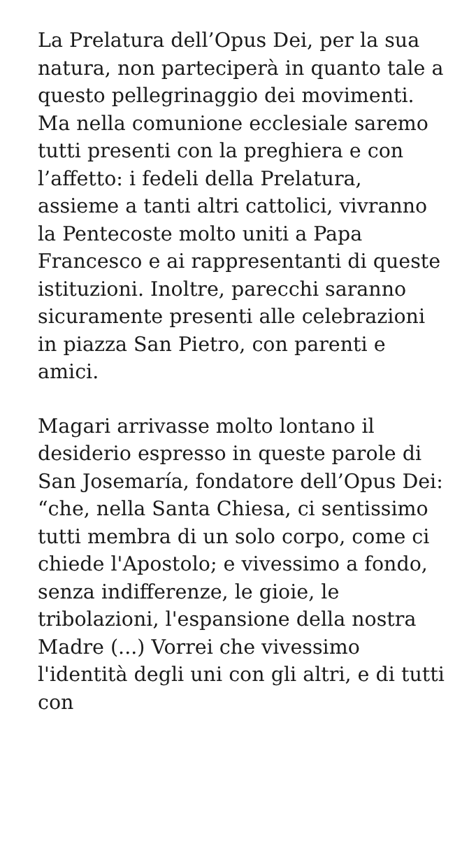La Prelatura dell’Opus Dei, per la sua natura, non parteciperà in quanto tale a questo pellegrinaggio dei movimenti. Ma nella comunione ecclesiale saremo tutti presenti con la preghiera e con l’affetto: i fedeli della Prelatura, assieme a tanti altri cattolici, vivranno la Pentecoste molto uniti a Papa Francesco e ai rappresentanti di queste istituzioni. Inoltre, parecchi saranno sicuramente presenti alle celebrazioni in piazza San Pietro, con parenti e amici.
Magari arrivasse molto lontano il desiderio espresso in queste parole di San Josemaría, fondatore dell’Opus Dei: “che, nella Santa Chiesa, ci sentissimo tutti membra di un solo corpo, come ci chiede l'Apostolo; e vivessimo a fondo, senza indifferenze, le gioie, le tribolazioni, l'espansione della nostra Madre (...) Vorrei che vivessimo l'identità degli uni con gli altri, e di tutti con